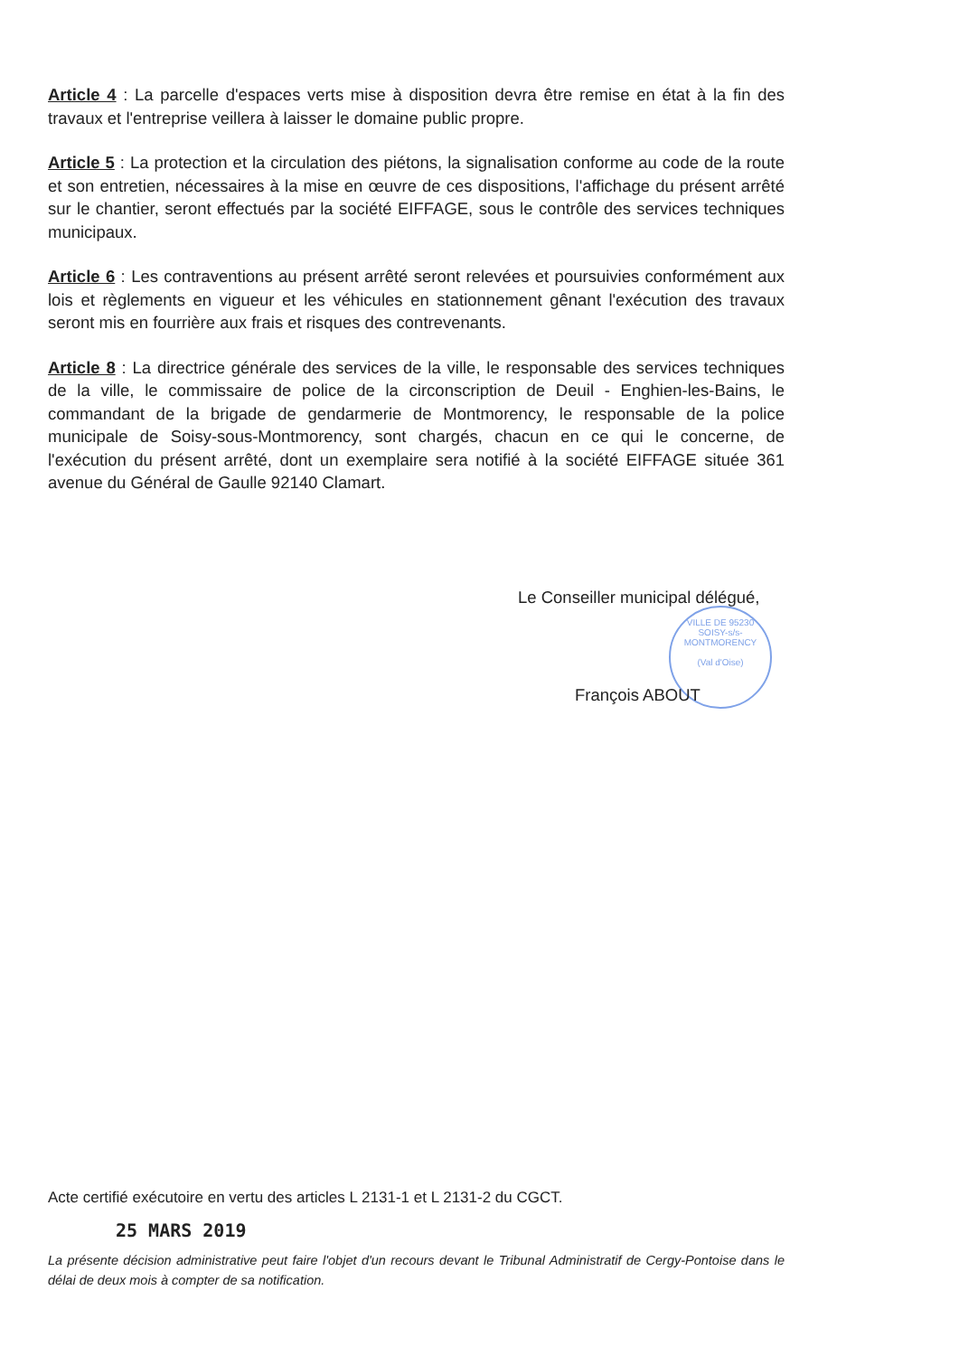Article 4 : La parcelle d'espaces verts mise à disposition devra être remise en état à la fin des travaux et l'entreprise veillera à laisser le domaine public propre.
Article 5 : La protection et la circulation des piétons, la signalisation conforme au code de la route et son entretien, nécessaires à la mise en œuvre de ces dispositions, l'affichage du présent arrêté sur le chantier, seront effectués par la société EIFFAGE, sous le contrôle des services techniques municipaux.
Article 6 : Les contraventions au présent arrêté seront relevées et poursuivies conformément aux lois et règlements en vigueur et les véhicules en stationnement gênant l'exécution des travaux seront mis en fourrière aux frais et risques des contrevenants.
Article 8 : La directrice générale des services de la ville, le responsable des services techniques de la ville, le commissaire de police de la circonscription de Deuil - Enghien-les-Bains, le commandant de la brigade de gendarmerie de Montmorency, le responsable de la police municipale de Soisy-sous-Montmorency, sont chargés, chacun en ce qui le concerne, de l'exécution du présent arrêté, dont un exemplaire sera notifié à la société EIFFAGE située 361 avenue du Général de Gaulle 92140 Clamart.
Le Conseiller municipal délégué,
VILLE DE 95230 SOISY-s/s-MONTMORENCY
(Val d'Oise)
François ABOUT
Acte certifié exécutoire en vertu des articles L 2131-1 et L 2131-2 du CGCT.
25 MARS 2019
La présente décision administrative peut faire l'objet d'un recours devant le Tribunal Administratif de Cergy-Pontoise dans le délai de deux mois à compter de sa notification.